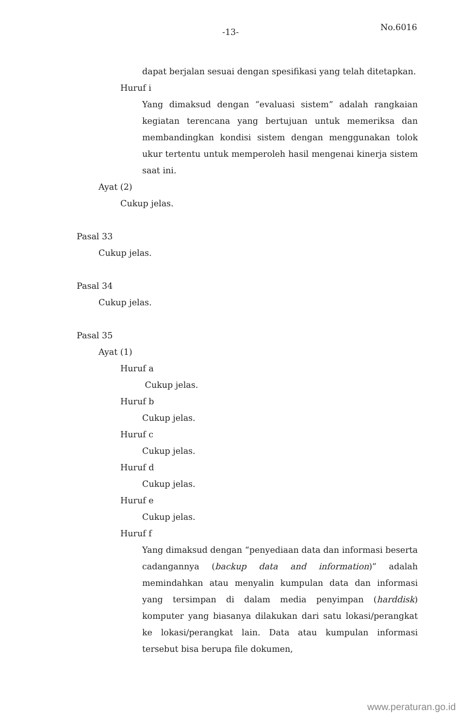-13- No.6016
dapat berjalan sesuai dengan spesifikasi yang telah ditetapkan.
Huruf i
Yang dimaksud dengan “evaluasi sistem” adalah rangkaian kegiatan terencana yang bertujuan untuk memeriksa dan membandingkan kondisi sistem dengan menggunakan tolok ukur tertentu untuk memperoleh hasil mengenai kinerja sistem saat ini.
Ayat (2)
Cukup jelas.
Pasal 33
Cukup jelas.
Pasal 34
Cukup jelas.
Pasal 35
Ayat (1)
Huruf a
Cukup jelas.
Huruf b
Cukup jelas.
Huruf c
Cukup jelas.
Huruf d
Cukup jelas.
Huruf e
Cukup jelas.
Huruf f
Yang dimaksud dengan “penyediaan data dan informasi beserta cadangannya (backup data and information)” adalah memindahkan atau menyalin kumpulan data dan informasi yang tersimpan di dalam media penyimpan (harddisk) komputer yang biasanya dilakukan dari satu lokasi/perangkat ke lokasi/perangkat lain. Data atau kumpulan informasi tersebut bisa berupa file dokumen,
www.peraturan.go.id